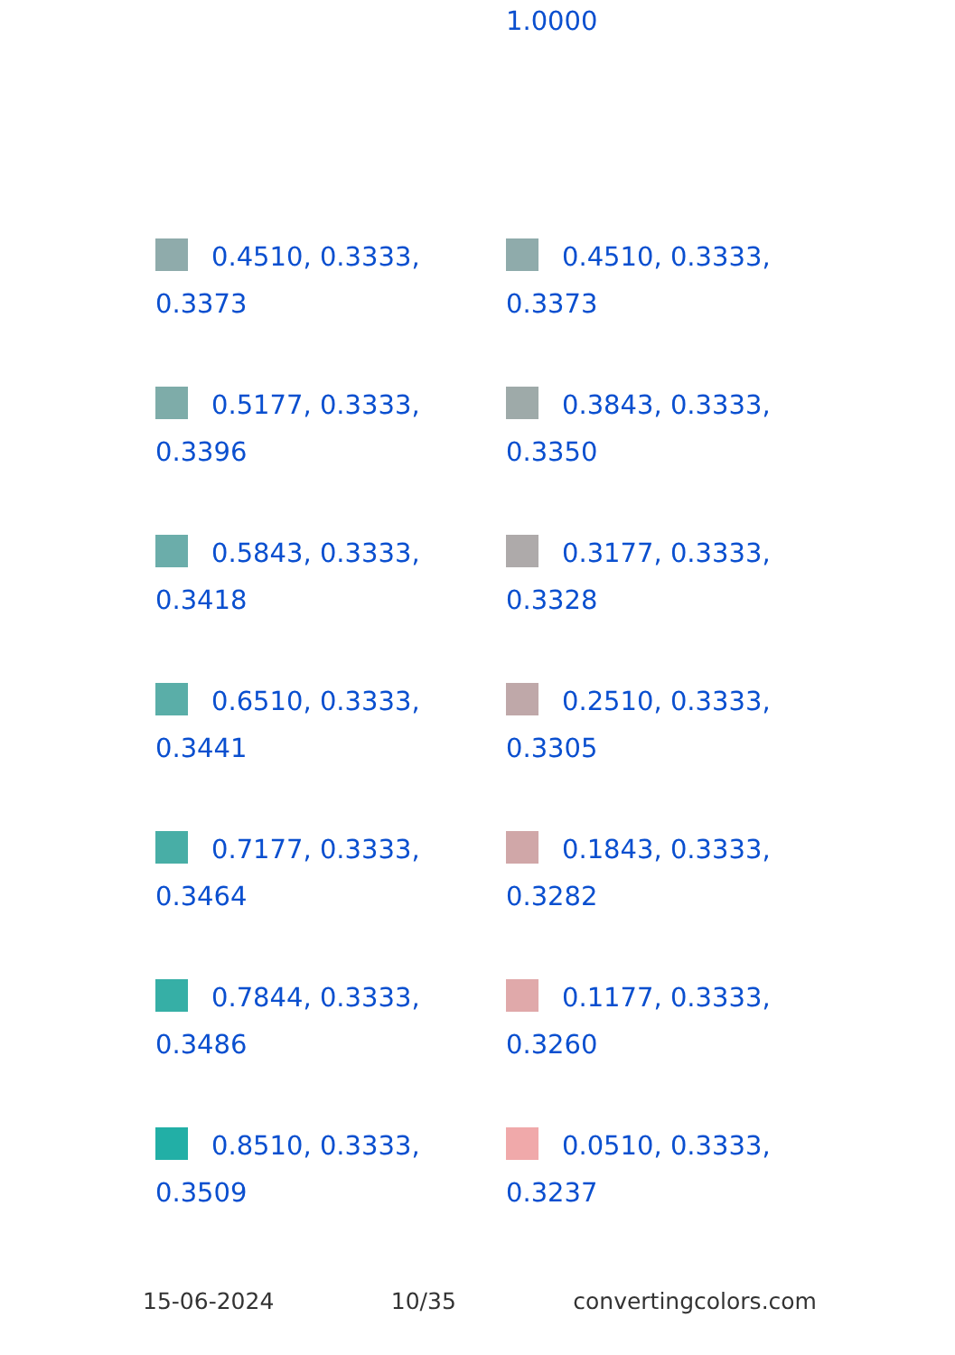1.0000
0.4510, 0.3333, 0.3373
0.4510, 0.3333, 0.3373
0.5177, 0.3333, 0.3396
0.3843, 0.3333, 0.3350
0.5843, 0.3333, 0.3418
0.3177, 0.3333, 0.3328
0.6510, 0.3333, 0.3441
0.2510, 0.3333, 0.3305
0.7177, 0.3333, 0.3464
0.1843, 0.3333, 0.3282
0.7844, 0.3333, 0.3486
0.1177, 0.3333, 0.3260
0.8510, 0.3333, 0.3509
0.0510, 0.3333, 0.3237
15-06-2024 10/35 convertingcolors.com